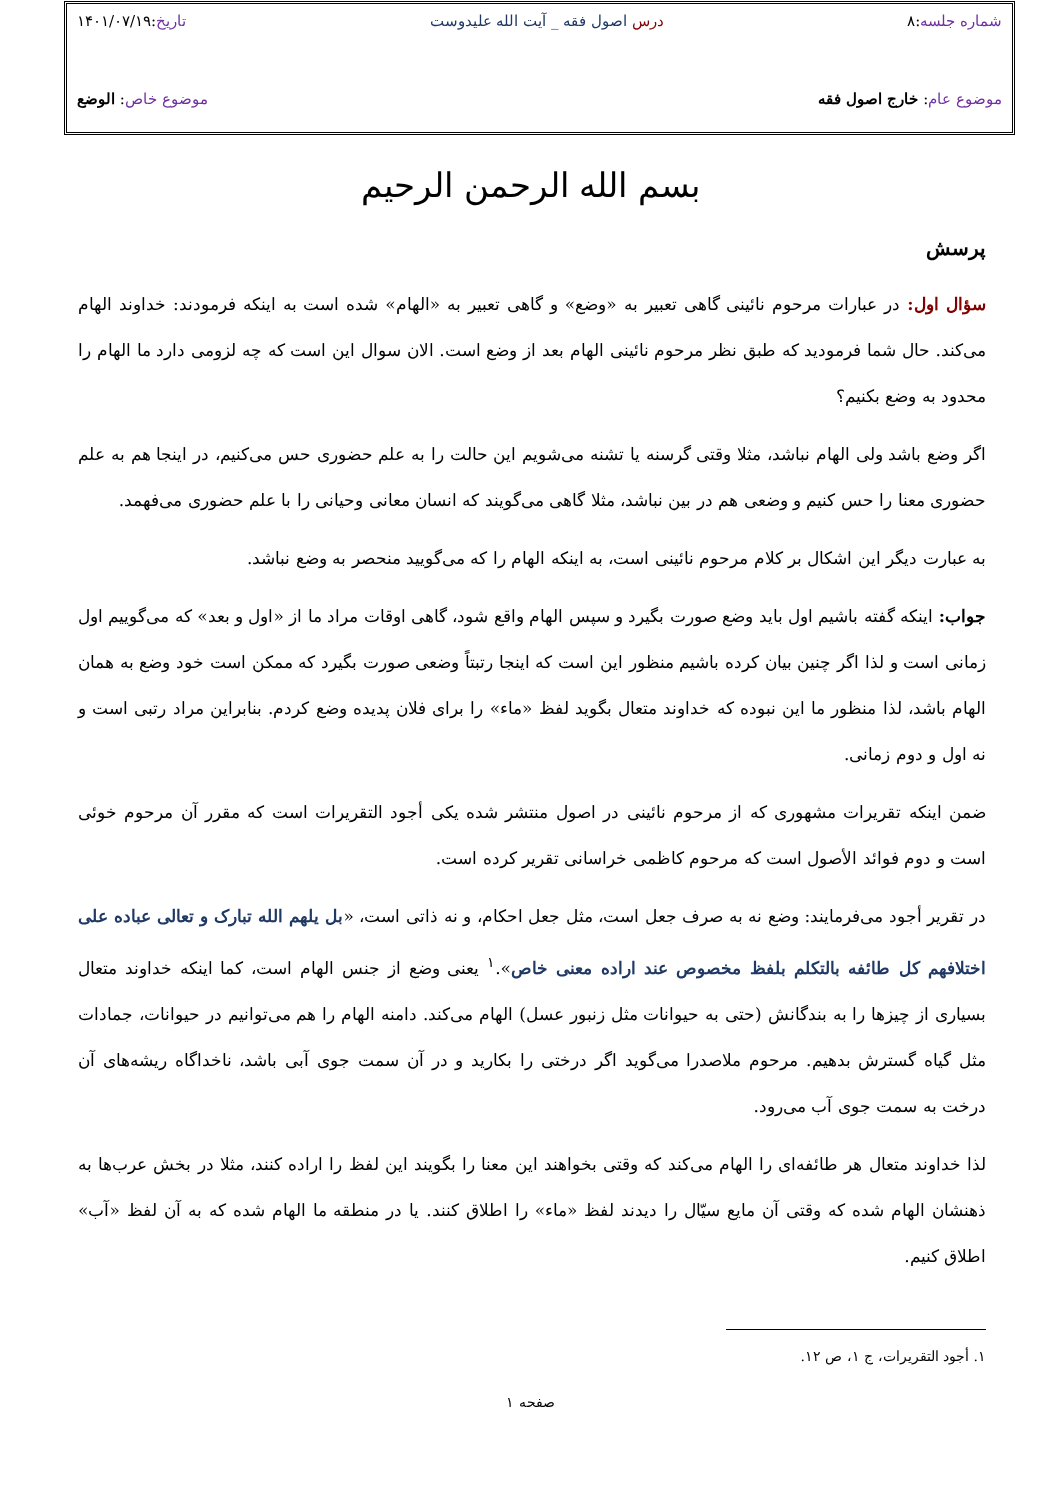شماره جلسه:۸ درس اصول فقه _ آیت الله علیدوست تاریخ:۱۴۰۱/۰۷/۱۹
موضوع عام: خارج اصول فقه موضوع خاص: الوضع
بسم الله الرحمن الرحیم
پرسش
سؤال اول: در عبارات مرحوم نائینی گاهی تعبیر به «وضع» و گاهی تعبیر به «الهام» شده است به اینکه فرمودند: خداوند الهام می‌کند. حال شما فرمودید که طبق نظر مرحوم نائینی الهام بعد از وضع است. الان سوال این است که چه لزومی دارد ما الهام را محدود به وضع بکنیم؟
اگر وضع باشد ولی الهام نباشد، مثلا وقتی گرسنه یا تشنه می‌شویم این حالت را به علم حضوری حس می‌کنیم، در اینجا هم به علم حضوری معنا را حس کنیم و وضعی هم در بین نباشد، مثلا گاهی می‌گویند که انسان معانی وحیانی را با علم حضوری می‌فهمد.
به عبارت دیگر این اشکال بر کلام مرحوم نائینی است، به اینکه الهام را که می‌گویید منحصر به وضع نباشد.
جواب: اینکه گفته باشیم اول باید وضع صورت بگیرد و سپس الهام واقع شود، گاهی اوقات مراد ما از «اول و بعد» که می‌گوییم اول زمانی است و لذا اگر چنین بیان کرده باشیم منظور این است که اینجا رتبتاً وضعی صورت بگیرد که ممکن است خود وضع به همان الهام باشد، لذا منظور ما این نبوده که خداوند متعال بگوید لفظ «ماء» را برای فلان پدیده وضع کردم. بنابراین مراد رتبی است و نه اول و دوم زمانی.
ضمن اینکه تقریرات مشهوری که از مرحوم نائینی در اصول منتشر شده یکی أجود التقریرات است که مقرر آن مرحوم خوئی است و دوم فوائد الأصول است که مرحوم کاظمی خراسانی تقریر کرده است.
در تقریر أجود می‌فرمایند: وضع نه به صرف جعل است، مثل جعل احکام، و نه ذاتی است، «بل یلهم الله تبارک و تعالی عباده علی اختلافهم کل طائفه بالتکلم بلفظ مخصوص عند اراده معنی خاص».<sup>۱</sup> یعنی وضع از جنس الهام است، کما اینکه خداوند متعال بسیاری از چیزها را به بندگانش (حتی به حیوانات مثل زنبور عسل) الهام می‌کند. دامنه الهام را هم می‌توانیم در حیوانات، جمادات مثل گیاه گسترش بدهیم. مرحوم ملاصدرا می‌گوید اگر درختی را بکارید و در آن سمت جوی آبی باشد، ناخداگاه ریشه‌های آن درخت به سمت جوی آب می‌رود.
لذا خداوند متعال هر طائفه‌ای را الهام می‌کند که وقتی بخواهند این معنا را بگویند این لفظ را اراده کنند، مثلا در بخش عرب‌ها به ذهنشان الهام شده که وقتی آن مایع سیّال را دیدند لفظ «ماء» را اطلاق کنند. یا در منطقه ما الهام شده که به آن لفظ «آب» اطلاق کنیم.
۱. أجود التقریرات، ج ۱، ص ۱۲.
صفحه ۱